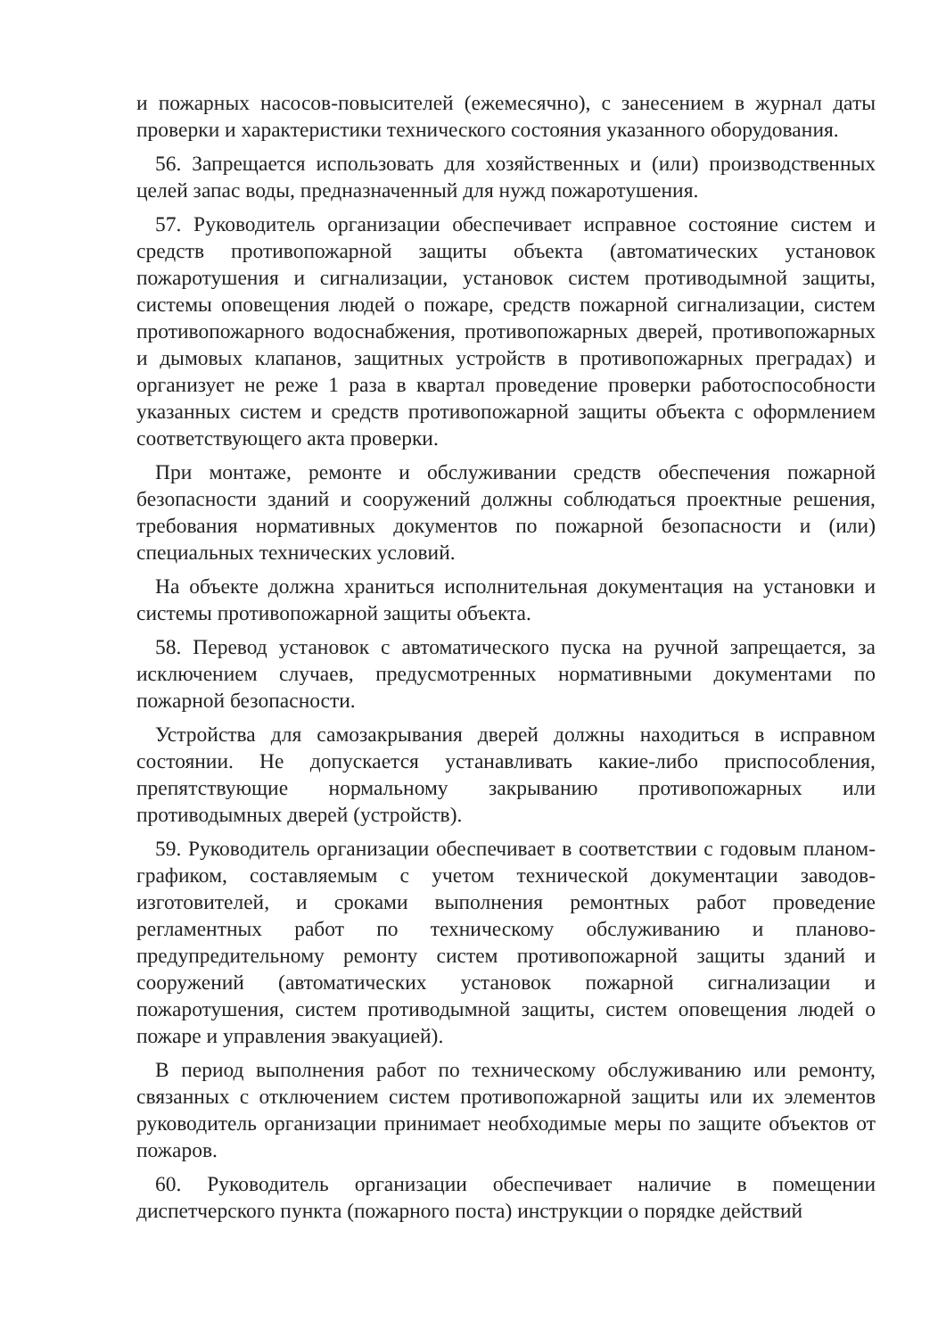и пожарных насосов-повысителей (ежемесячно), с занесением в журнал даты проверки и характеристики технического состояния указанного оборудования.
56. Запрещается использовать для хозяйственных и (или) производственных целей запас воды, предназначенный для нужд пожаротушения.
57. Руководитель организации обеспечивает исправное состояние систем и средств противопожарной защиты объекта (автоматических установок пожаротушения и сигнализации, установок систем противодымной защиты, системы оповещения людей о пожаре, средств пожарной сигнализации, систем противопожарного водоснабжения, противопожарных дверей, противопожарных и дымовых клапанов, защитных устройств в противопожарных преградах) и организует не реже 1 раза в квартал проведение проверки работоспособности указанных систем и средств противопожарной защиты объекта с оформлением соответствующего акта проверки.
При монтаже, ремонте и обслуживании средств обеспечения пожарной безопасности зданий и сооружений должны соблюдаться проектные решения, требования нормативных документов по пожарной безопасности и (или) специальных технических условий.
На объекте должна храниться исполнительная документация на установки и системы противопожарной защиты объекта.
58. Перевод установок с автоматического пуска на ручной запрещается, за исключением случаев, предусмотренных нормативными документами по пожарной безопасности.
Устройства для самозакрывания дверей должны находиться в исправном состоянии. Не допускается устанавливать какие-либо приспособления, препятствующие нормальному закрыванию противопожарных или противодымных дверей (устройств).
59. Руководитель организации обеспечивает в соответствии с годовым планом-графиком, составляемым с учетом технической документации заводов-изготовителей, и сроками выполнения ремонтных работ проведение регламентных работ по техническому обслуживанию и планово-предупредительному ремонту систем противопожарной защиты зданий и сооружений (автоматических установок пожарной сигнализации и пожаротушения, систем противодымной защиты, систем оповещения людей о пожаре и управления эвакуацией).
В период выполнения работ по техническому обслуживанию или ремонту, связанных с отключением систем противопожарной защиты или их элементов руководитель организации принимает необходимые меры по защите объектов от пожаров.
60. Руководитель организации обеспечивает наличие в помещении диспетчерского пункта (пожарного поста) инструкции о порядке действий